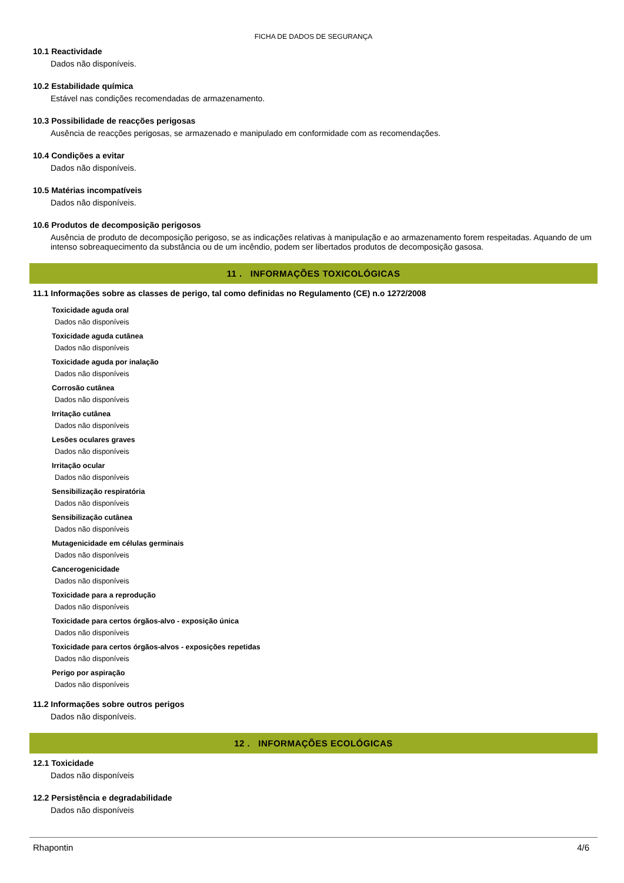FICHA DE DADOS DE SEGURANÇA
10.1 Reactividade
Dados não disponíveis.
10.2 Estabilidade química
Estável nas condições recomendadas de armazenamento.
10.3 Possibilidade de reacções perigosas
Ausência de reacções perigosas, se armazenado e manipulado em conformidade com as recomendações.
10.4 Condições a evitar
Dados não disponíveis.
10.5 Matérias incompatíveis
Dados não disponíveis.
10.6 Produtos de decomposição perigosos
Ausência de produto de decomposição perigoso, se as indicações relativas à manipulação e ao armazenamento forem respeitadas. Aquando de um intenso sobreaquecimento da substância ou de um incêndio, podem ser libertados produtos de decomposição gasosa.
11 . INFORMAÇÕES TOXICOLÓGICAS
11.1 Informações sobre as classes de perigo, tal como definidas no Regulamento (CE) n.o 1272/2008
Toxicidade aguda oral
Dados não disponíveis
Toxicidade aguda cutânea
Dados não disponíveis
Toxicidade aguda por inalação
Dados não disponíveis
Corrosão cutânea
Dados não disponíveis
Irritação cutânea
Dados não disponíveis
Lesões oculares graves
Dados não disponíveis
Irritação ocular
Dados não disponíveis
Sensibilização respiratória
Dados não disponíveis
Sensibilização cutânea
Dados não disponíveis
Mutagenicidade em células germinais
Dados não disponíveis
Cancerogenicidade
Dados não disponíveis
Toxicidade para a reprodução
Dados não disponíveis
Toxicidade para certos órgãos-alvo - exposição única
Dados não disponíveis
Toxicidade para certos órgãos-alvos - exposições repetidas
Dados não disponíveis
Perigo por aspiração
Dados não disponíveis
11.2 Informações sobre outros perigos
Dados não disponíveis.
12 . INFORMAÇÕES ECOLÓGICAS
12.1 Toxicidade
Dados não disponíveis
12.2 Persistência e degradabilidade
Dados não disponíveis
Rhapontin 4/6